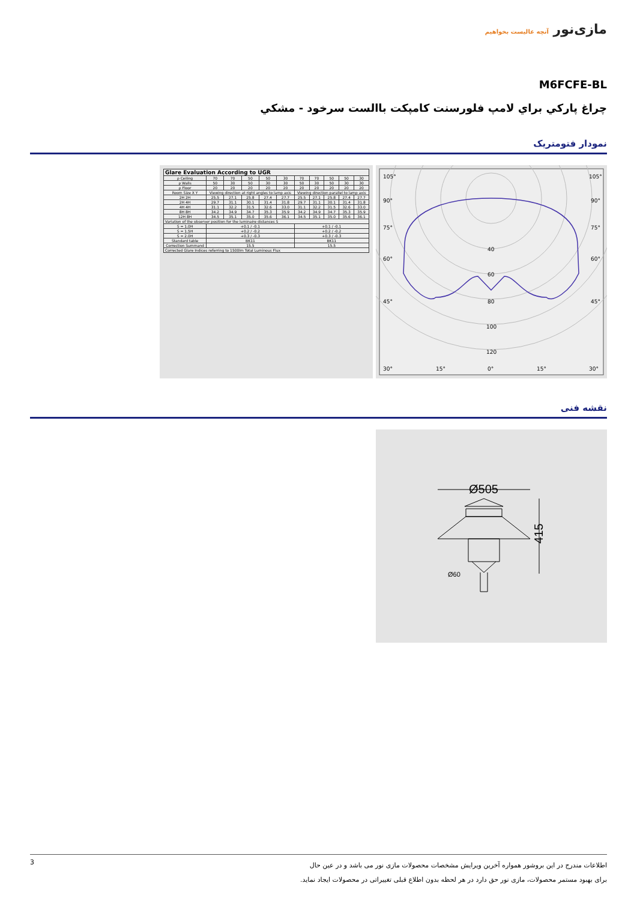مازی‌نور آنچه عالیست بخواهیم
M6FCFE-BL
چراغ پارکي براي لامپ فلورسنت کامپکت باالست سرخود - مشکي
نمودار فتومتریک
| Glare Evaluation According to UGR | | | | | | | | | | |
| --- | --- | --- | --- | --- | --- | --- | --- | --- | --- | --- |
| ρ Ceiling | 70 | 70 | 50 | 50 | 30 | 70 | 70 | 50 | 50 | 30 |
| ρ Walls | 50 | 30 | 50 | 30 | 30 | 50 | 30 | 50 | 30 | 30 |
| ρ Floor | 20 | 20 | 20 | 20 | 20 | 20 | 20 | 20 | 20 | 20 |
| Room Size X Y | Viewing direction at right angles to lamp axis | | | | | Viewing direction parallel to lamp axis | | | | |
| 2H 2H | 25.5 | 27.1 | 25.8 | 27.4 | 27.7 | 25.5 | 27.1 | 25.8 | 27.4 | 27.7 |
| 2H 4H | 29.7 | 31.1 | 30.1 | 31.4 | 31.8 | 29.7 | 31.1 | 30.1 | 31.4 | 31.8 |
| 4H 4H | 31.1 | 32.2 | 31.5 | 32.6 | 33.0 | 31.1 | 32.2 | 31.5 | 32.6 | 33.0 |
| 8H 8H | 34.2 | 34.9 | 34.7 | 35.3 | 35.9 | 34.2 | 34.9 | 34.7 | 35.3 | 35.9 |
| 12H 8H | 34.5 | 35.1 | 35.0 | 35.6 | 36.1 | 34.5 | 35.1 | 35.0 | 35.6 | 36.1 |
| Variation of the observer position for the luminaire distances S | | | | | | | | | | |
| S = 1.0H | +0.1 / -0.1 | | | | | +0.1 / -0.1 | | | | |
| S = 1.5H | +0.2 / -0.2 | | | | | +0.2 / -0.2 | | | | |
| S = 2.0H | +0.3 / -0.3 | | | | | +0.3 / -0.3 | | | | |
| Standard table | BK11 | | | | | BK11 | | | | |
| Correction Summand | 15.5 | | | | | 15.5 | | | | |
| Corrected Glare Indices referring to 1500lm Total Luminous Flux | | | | | | | | | | |
105°
105°
90°
90°
75°
75°
60°
60°
45°
45°
40
60
80
100
120
30°
15°
0°
15°
30°
نقشه فنی
Ø505
415
Ø60
3
اطلاعات مندرج در این بروشور همواره آخرین ویرایش مشخصات محصولات مازی نور می باشد و در عین حال
برای بهبود مستمر محصولات، مازی نور حق دارد در هر لحظه بدون اطلاع قبلی تغییراتی در محصولات ایجاد نماید.